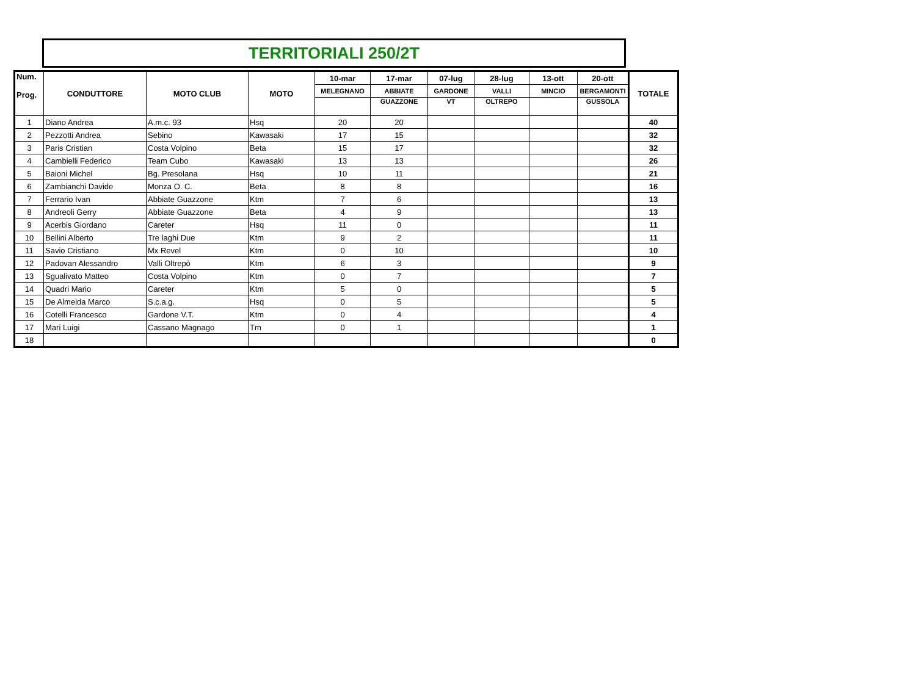TERRITORIALI 250/2T
| Num. Prog. | CONDUTTORE | MOTO CLUB | MOTO | 10-mar | 17-mar | 07-lug | 28-lug | 13-ott | 20-ott | TOTALE |
| --- | --- | --- | --- | --- | --- | --- | --- | --- | --- | --- |
| | | | | MELEGNANO | ABBIATE | GARDONE | VALLI | MINCIO | BERGAMONTI | |
| | | | | | GUAZZONE | VT | OLTREPO | | GUSSOLA | |
| 1 | Diano Andrea | A.m.c. 93 | Hsq | 20 | 20 | | | | | 40 |
| 2 | Pezzotti Andrea | Sebino | Kawasaki | 17 | 15 | | | | | 32 |
| 3 | Paris Cristian | Costa Volpino | Beta | 15 | 17 | | | | | 32 |
| 4 | Cambielli Federico | Team Cubo | Kawasaki | 13 | 13 | | | | | 26 |
| 5 | Baioni Michel | Bg. Presolana | Hsq | 10 | 11 | | | | | 21 |
| 6 | Zambianchi Davide | Monza O. C. | Beta | 8 | 8 | | | | | 16 |
| 7 | Ferrario Ivan | Abbiate Guazzone | Ktm | 7 | 6 | | | | | 13 |
| 8 | Andreoli Gerry | Abbiate Guazzone | Beta | 4 | 9 | | | | | 13 |
| 9 | Acerbis Giordano | Careter | Hsq | 11 | 0 | | | | | 11 |
| 10 | Bellini Alberto | Tre laghi Due | Ktm | 9 | 2 | | | | | 11 |
| 11 | Savio Cristiano | Mx Revel | Ktm | 0 | 10 | | | | | 10 |
| 12 | Padovan Alessandro | Valli Oltrepò | Ktm | 6 | 3 | | | | | 9 |
| 13 | Sgualivato Matteo | Costa Volpino | Ktm | 0 | 7 | | | | | 7 |
| 14 | Quadri Mario | Careter | Ktm | 5 | 0 | | | | | 5 |
| 15 | De Almeida Marco | S.c.a.g. | Hsq | 0 | 5 | | | | | 5 |
| 16 | Cotelli Francesco | Gardone V.T. | Ktm | 0 | 4 | | | | | 4 |
| 17 | Mari Luigi | Cassano Magnago | Tm | 0 | 1 | | | | | 1 |
| 18 | | | | | | | | | | 0 |